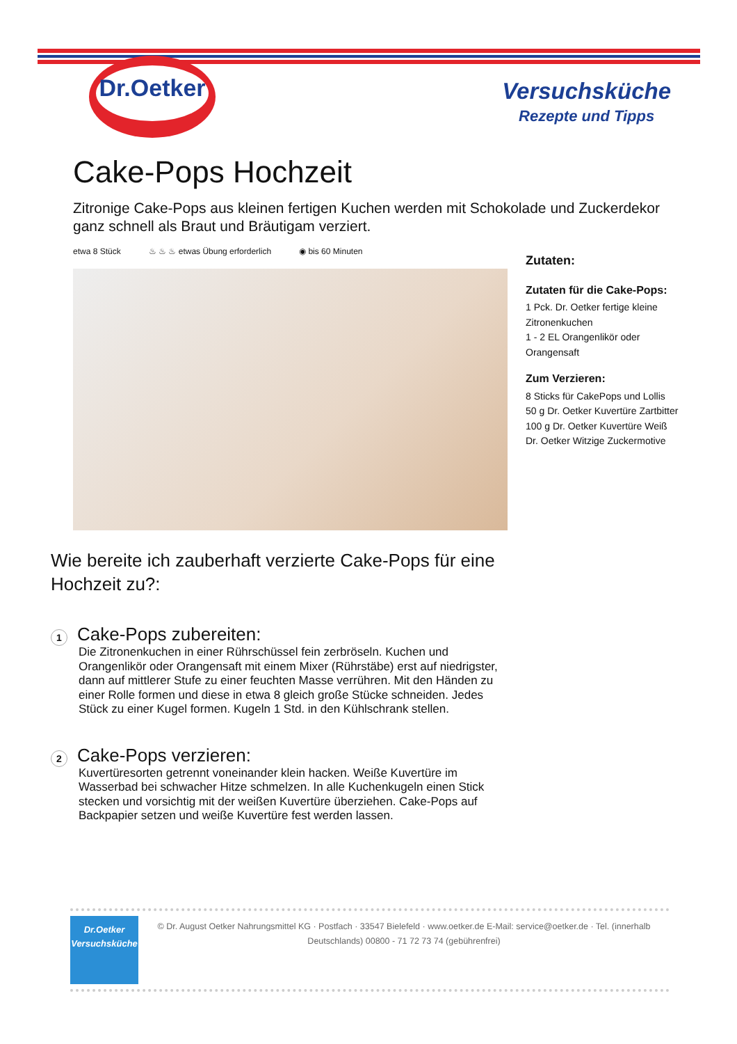Dr.Oetker
Versuchsküche
Rezepte und Tipps
Cake-Pops Hochzeit
Zitronige Cake-Pops aus kleinen fertigen Kuchen werden mit Schokolade und Zuckerdekor ganz schnell als Braut und Bräutigam verziert.
etwa 8 Stück ♨ ♨ ♨ etwas Übung erforderlich ◉ bis 60 Minuten
Wie bereite ich zauberhaft verzierte Cake-Pops für eine Hochzeit zu?:
1
Cake-Pops zubereiten:
Die Zitronenkuchen in einer Rührschüssel fein zerbröseln. Kuchen und Orangenlikör oder Orangensaft mit einem Mixer (Rührstäbe) erst auf niedrigster, dann auf mittlerer Stufe zu einer feuchten Masse verrühren. Mit den Händen zu einer Rolle formen und diese in etwa 8 gleich große Stücke schneiden. Jedes Stück zu einer Kugel formen. Kugeln 1 Std. in den Kühlschrank stellen.
2
Cake-Pops verzieren:
Kuvertüresorten getrennt voneinander klein hacken. Weiße Kuvertüre im Wasserbad bei schwacher Hitze schmelzen. In alle Kuchenkugeln einen Stick stecken und vorsichtig mit der weißen Kuvertüre überziehen. Cake-Pops auf Backpapier setzen und weiße Kuvertüre fest werden lassen.
Zutaten:
Zutaten für die Cake-Pops:
1 Pck. Dr. Oetker fertige kleine Zitronenkuchen
1 - 2 EL Orangenlikör oder Orangensaft
Zum Verzieren:
8 Sticks für CakePops und Lollis
50 g Dr. Oetker Kuvertüre Zartbitter
100 g Dr. Oetker Kuvertüre Weiß
Dr. Oetker Witzige Zuckermotive
Dr.Oetker
Versuchsküche
© Dr. August Oetker Nahrungsmittel KG · Postfach · 33547 Bielefeld · www.oetker.de E-Mail: service@oetker.de · Tel. (innerhalb Deutschlands) 00800 - 71 72 73 74 (gebührenfrei)